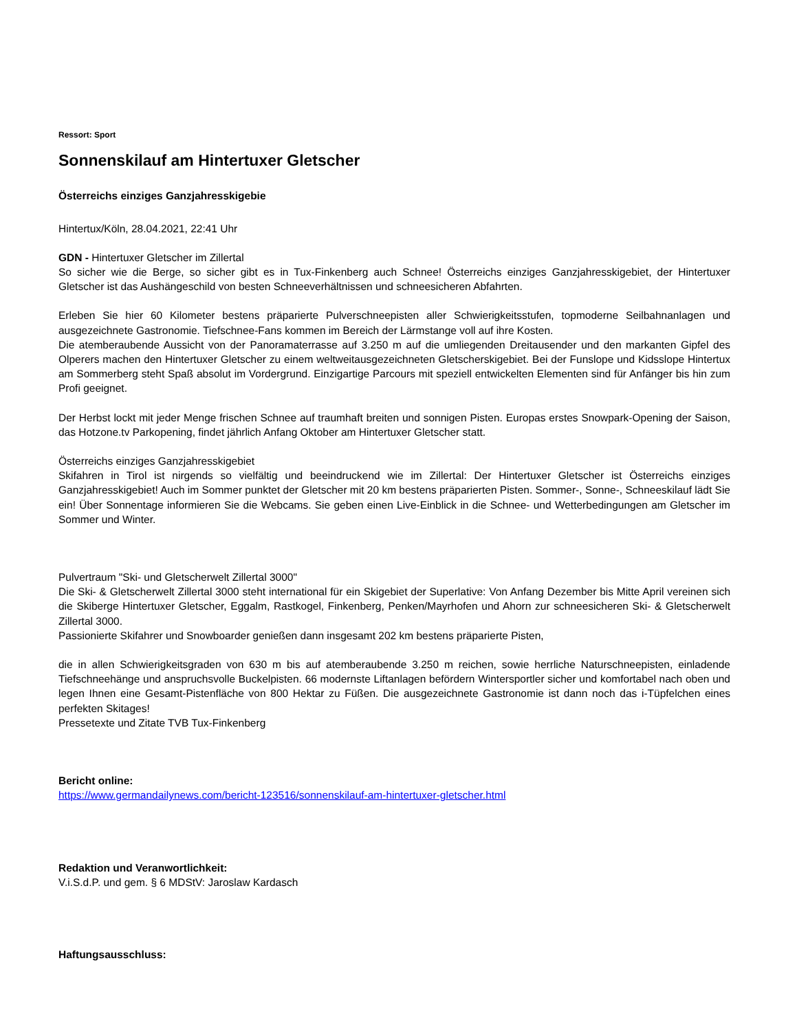Ressort: Sport
Sonnenskilauf am Hintertuxer Gletscher
Österreichs einziges Ganzjahresskigebie
Hintertux/Köln, 28.04.2021, 22:41 Uhr
GDN - Hintertuxer Gletscher im Zillertal
So sicher wie die Berge, so sicher gibt es in Tux-Finkenberg auch Schnee! Österreichs einziges Ganzjahresskigebiet, der Hintertuxer Gletscher ist das Aushängeschild von besten Schneeverhältnissen und schneesicheren Abfahrten.
Erleben Sie hier 60 Kilometer bestens präparierte Pulverschneepisten aller Schwierigkeitsstufen, topmoderne Seilbahnanlagen und ausgezeichnete Gastronomie. Tiefschnee-Fans kommen im Bereich der Lärmstange voll auf ihre Kosten.
Die atemberaubende Aussicht von der Panoramaterrasse auf 3.250 m auf die umliegenden Dreitausender und den markanten Gipfel des Olperers machen den Hintertuxer Gletscher zu einem weltweitausgezeichneten Gletscherskigebiet. Bei der Funslope und Kidsslope Hintertux am Sommerberg steht Spaß absolut im Vordergrund. Einzigartige Parcours mit speziell entwickelten Elementen sind für Anfänger bis hin zum Profi geeignet.
Der Herbst lockt mit jeder Menge frischen Schnee auf traumhaft breiten und sonnigen Pisten. Europas erstes Snowpark-Opening der Saison, das Hotzone.tv Parkopening, findet jährlich Anfang Oktober am Hintertuxer Gletscher statt.
Österreichs einziges Ganzjahresskigebiet
Skifahren in Tirol ist nirgends so vielfältig und beeindruckend wie im Zillertal: Der Hintertuxer Gletscher ist Österreichs einziges Ganzjahresskigebiet! Auch im Sommer punktet der Gletscher mit 20 km bestens präparierten Pisten. Sommer-, Sonne-, Schneeskilauf lädt Sie ein! Über Sonnentage informieren Sie die Webcams. Sie geben einen Live-Einblick in die Schnee- und Wetterbedingungen am Gletscher im Sommer und Winter.
Pulvertraum "Ski- und Gletscherwelt Zillertal 3000"
Die Ski- & Gletscherwelt Zillertal 3000 steht international für ein Skigebiet der Superlative: Von Anfang Dezember bis Mitte April vereinen sich die Skiberge Hintertuxer Gletscher, Eggalm, Rastkogel, Finkenberg, Penken/Mayrhofen und Ahorn zur schneesicheren Ski- & Gletscherwelt Zillertal 3000.
Passionierte Skifahrer und Snowboarder genießen dann insgesamt 202 km bestens präparierte Pisten,
die in allen Schwierigkeitsgraden von 630 m bis auf atemberaubende 3.250 m reichen, sowie herrliche Naturschneepisten, einladende Tiefschneehänge und anspruchsvolle Buckelpisten. 66 modernste Liftanlagen befördern Wintersportler sicher und komfortabel nach oben und legen Ihnen eine Gesamt-Pistenfläche von 800 Hektar zu Füßen. Die ausgezeichnete Gastronomie ist dann noch das i-Tüpfelchen eines perfekten Skitages!
Pressetexte und Zitate TVB Tux-Finkenberg
Bericht online:
https://www.germandailynews.com/bericht-123516/sonnenskilauf-am-hintertuxer-gletscher.html
Redaktion und Veranwortlichkeit:
V.i.S.d.P. und gem. § 6 MDStV: Jaroslaw Kardasch
Haftungsausschluss: